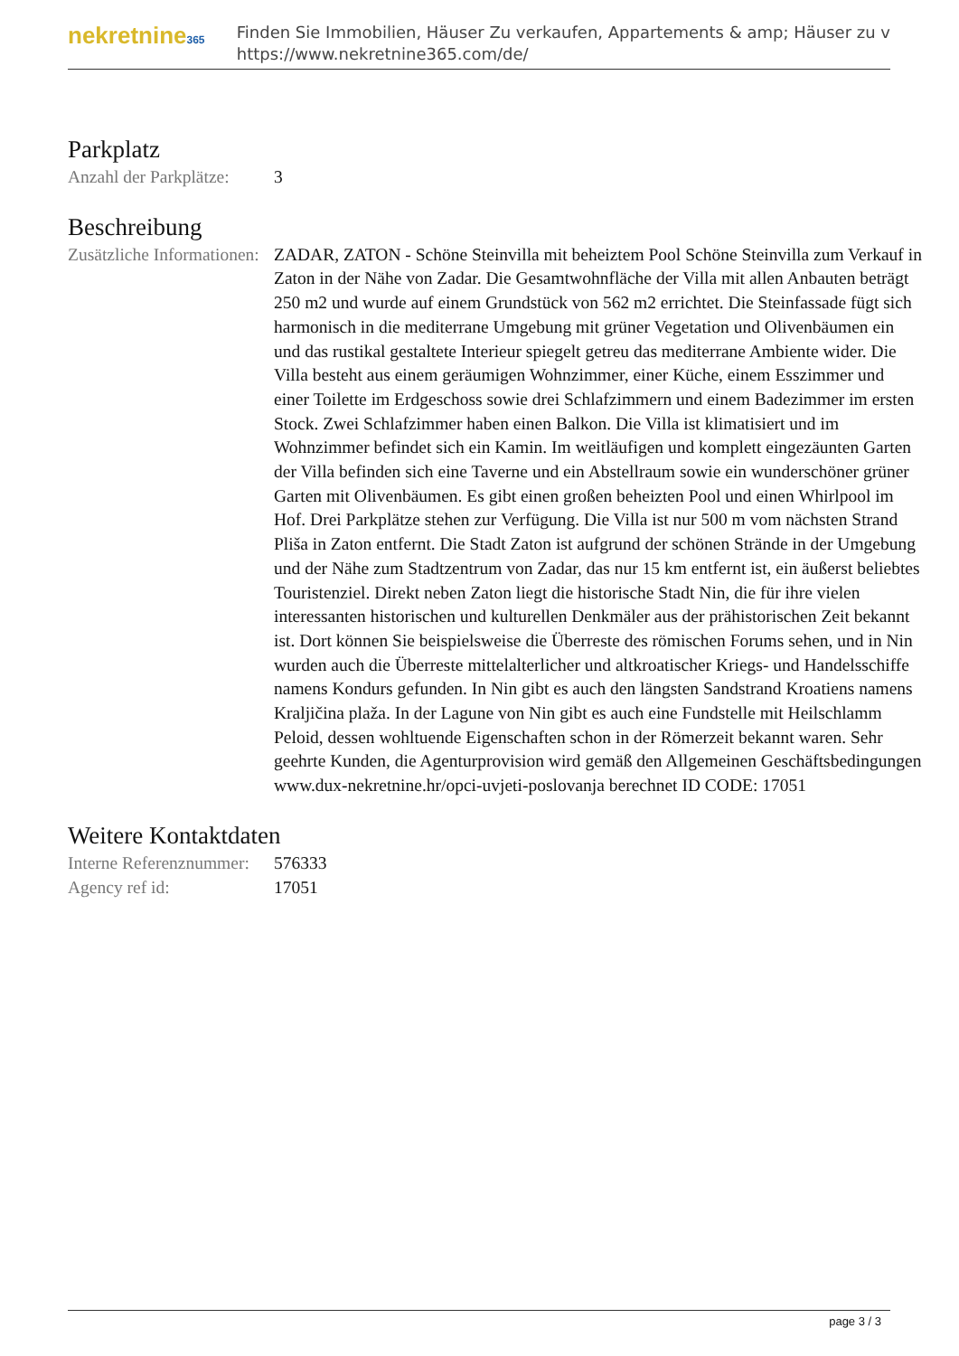nekretnine365
Finden Sie Immobilien, Häuser Zu verkaufen, Appartements & amp; Häuser zu v
https://www.nekretnine365.com/de/
Parkplatz
| Anzahl der Parkplätze: | 3 |
Beschreibung
| Zusätzliche Informationen: | ZADAR, ZATON - Schöne Steinvilla mit beheiztem Pool Schöne Steinvilla zum Verkauf in Zaton in der Nähe von Zadar. Die Gesamtwohnfläche der Villa mit allen Anbauten beträgt 250 m2 und wurde auf einem Grundstück von 562 m2 errichtet. Die Steinfassade fügt sich harmonisch in die mediterrane Umgebung mit grüner Vegetation und Olivenbäumen ein und das rustikal gestaltete Interieur spiegelt getreu das mediterrane Ambiente wider. Die Villa besteht aus einem geräumigen Wohnzimmer, einer Küche, einem Esszimmer und einer Toilette im Erdgeschoss sowie drei Schlafzimmern und einem Badezimmer im ersten Stock. Zwei Schlafzimmer haben einen Balkon. Die Villa ist klimatisiert und im Wohnzimmer befindet sich ein Kamin. Im weitläufigen und komplett eingezäunten Garten der Villa befinden sich eine Taverne und ein Abstellraum sowie ein wunderschöner grüner Garten mit Olivenbäumen. Es gibt einen großen beheizten Pool und einen Whirlpool im Hof. Drei Parkplätze stehen zur Verfügung. Die Villa ist nur 500 m vom nächsten Strand Pliša in Zaton entfernt. Die Stadt Zaton ist aufgrund der schönen Strände in der Umgebung und der Nähe zum Stadtzentrum von Zadar, das nur 15 km entfernt ist, ein äußerst beliebtes Touristenziel. Direkt neben Zaton liegt die historische Stadt Nin, die für ihre vielen interessanten historischen und kulturellen Denkmäler aus der prähistorischen Zeit bekannt ist. Dort können Sie beispielsweise die Überreste des römischen Forums sehen, und in Nin wurden auch die Überreste mittelalterlicher und altkroatischer Kriegs- und Handelsschiffe namens Kondurs gefunden. In Nin gibt es auch den längsten Sandstrand Kroatiens namens Kraljičina plaža. In der Lagune von Nin gibt es auch eine Fundstelle mit Heilschlamm Peloid, dessen wohltuende Eigenschaften schon in der Römerzeit bekannt waren. Sehr geehrte Kunden, die Agenturprovision wird gemäß den Allgemeinen Geschäftsbedingungen www.dux-nekretnine.hr/opci-uvjeti-poslovanja berechnet ID CODE: 17051 |
Weitere Kontaktdaten
| Interne Referenznummer: | 576333 |
| Agency ref id: | 17051 |
page 3 / 3